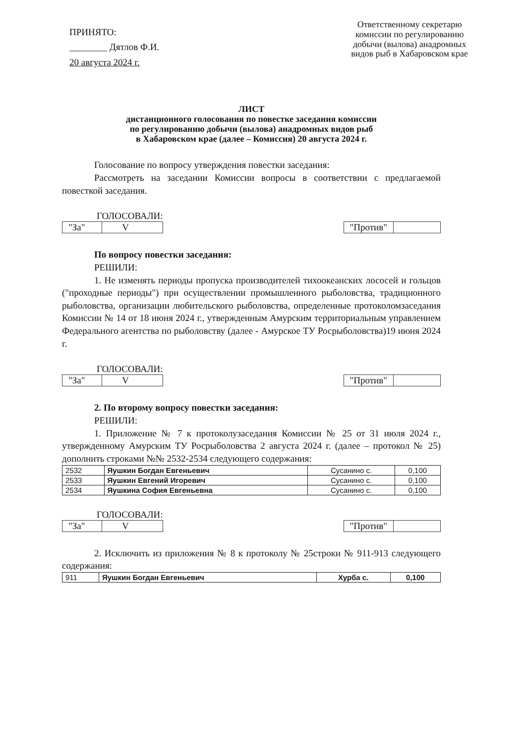ПРИНЯТО:
________ Дятлов Ф.И.
20 августа 2024 г.
Ответственному секретарю
комиссии по регулированию
добычи (вылова) анадромных
видов рыб в Хабаровском крае
ЛИСТ
дистанционного голосования по повестке заседания комиссии
по регулированию добычи (вылова) анадромных видов рыб
в Хабаровском крае (далее – Комиссия) 20 августа 2024 г.
Голосование по вопросу утверждения повестки заседания:
Рассмотреть на заседании Комиссии вопросы в соответствии с предлагаемой повесткой заседания.
ГОЛОСОВАЛИ:
"За" V
"Против"
По вопросу повестки заседания:
РЕШИЛИ:
1. Не изменять периоды пропуска производителей тихоокеанских лососей и гольцов ("проходные периоды") при осуществлении промышленного рыболовства, традиционного рыболовства, организации любительского рыболовства, определенные протоколомзаседания Комиссии № 14 от 18 июня 2024 г., утвержденным Амурским территориальным управлением Федерального агентства по рыболовству (далее - Амурское ТУ Росрыболовства)19 июня 2024 г.
ГОЛОСОВАЛИ:
"За" V
"Против"
2. По второму вопросу повестки заседания:
РЕШИЛИ:
1. Приложение № 7 к протоколузаседания Комиссии № 25 от 31 июля 2024 г., утвержденному Амурским ТУ Росрыболовства 2 августа 2024 г. (далее – протокол № 25) дополнить строками №№ 2532-2534 следующего содержания:
| 2532 | Яушкин Богдан Евгеньевич | Сусанино с. | 0,100 |
| 2533 | Яушкин Евгений Игоревич | Сусанино с. | 0,100 |
| 2534 | Яушкина София Евгеньевна | Сусанино с. | 0,100 |
ГОЛОСОВАЛИ:
"За" V
"Против"
2. Исключить из приложения № 8 к протоколу № 25строки № 911-913 следующего содержания:
| 911 | Яушкин Богдан Евгеньевич | Хурба с. | 0,100 |